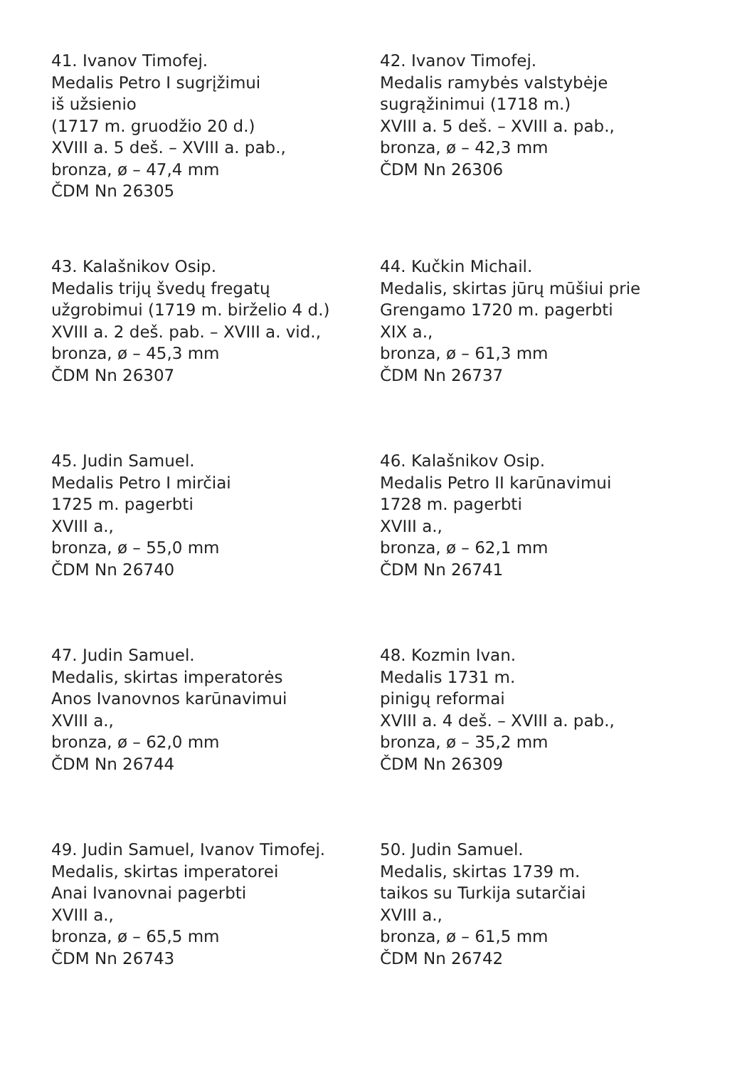41. Ivanov Timofej.
Medalis Petro I sugrįžimui
iš užsienio
(1717 m. gruodžio 20 d.)
XVIII a. 5 deš. – XVIII a. pab.,
bronza, ø – 47,4 mm
ČDM Nn 26305
42. Ivanov Timofej.
Medalis ramybės valstybėje
sugrąžinimui (1718 m.)
XVIII a. 5 deš. – XVIII a. pab.,
bronza, ø – 42,3 mm
ČDM Nn 26306
43. Kalašnikov Osip.
Medalis trijų švedų fregatų
užgrobimui (1719 m. birželio 4 d.)
XVIII a. 2 deš. pab. – XVIII a. vid.,
bronza, ø – 45,3 mm
ČDM Nn 26307
44. Kučkin Michail.
Medalis, skirtas jūrų mūšiui prie
Grengamo 1720 m. pagerbti
XIX a.,
bronza, ø – 61,3 mm
ČDM Nn 26737
45. Judin Samuel.
Medalis Petro I mirčiai
1725 m. pagerbti
XVIII a.,
bronza, ø – 55,0 mm
ČDM Nn 26740
46. Kalašnikov Osip.
Medalis Petro II karūnavimui
1728 m. pagerbti
XVIII a.,
bronza, ø – 62,1 mm
ČDM Nn 26741
47. Judin Samuel.
Medalis, skirtas imperatorės
Anos Ivanovnos karūnavimui
XVIII a.,
bronza, ø – 62,0 mm
ČDM Nn 26744
48. Kozmin Ivan.
Medalis 1731 m.
pinigų reformai
XVIII a. 4 deš. – XVIII a. pab.,
bronza, ø – 35,2 mm
ČDM Nn 26309
49. Judin Samuel, Ivanov Timofej.
Medalis, skirtas imperatorei
Anai Ivanovnai pagerbti
XVIII a.,
bronza, ø – 65,5 mm
ČDM Nn 26743
50. Judin Samuel.
Medalis, skirtas 1739 m.
taikos su Turkija sutarčiai
XVIII a.,
bronza, ø – 61,5 mm
ČDM Nn 26742